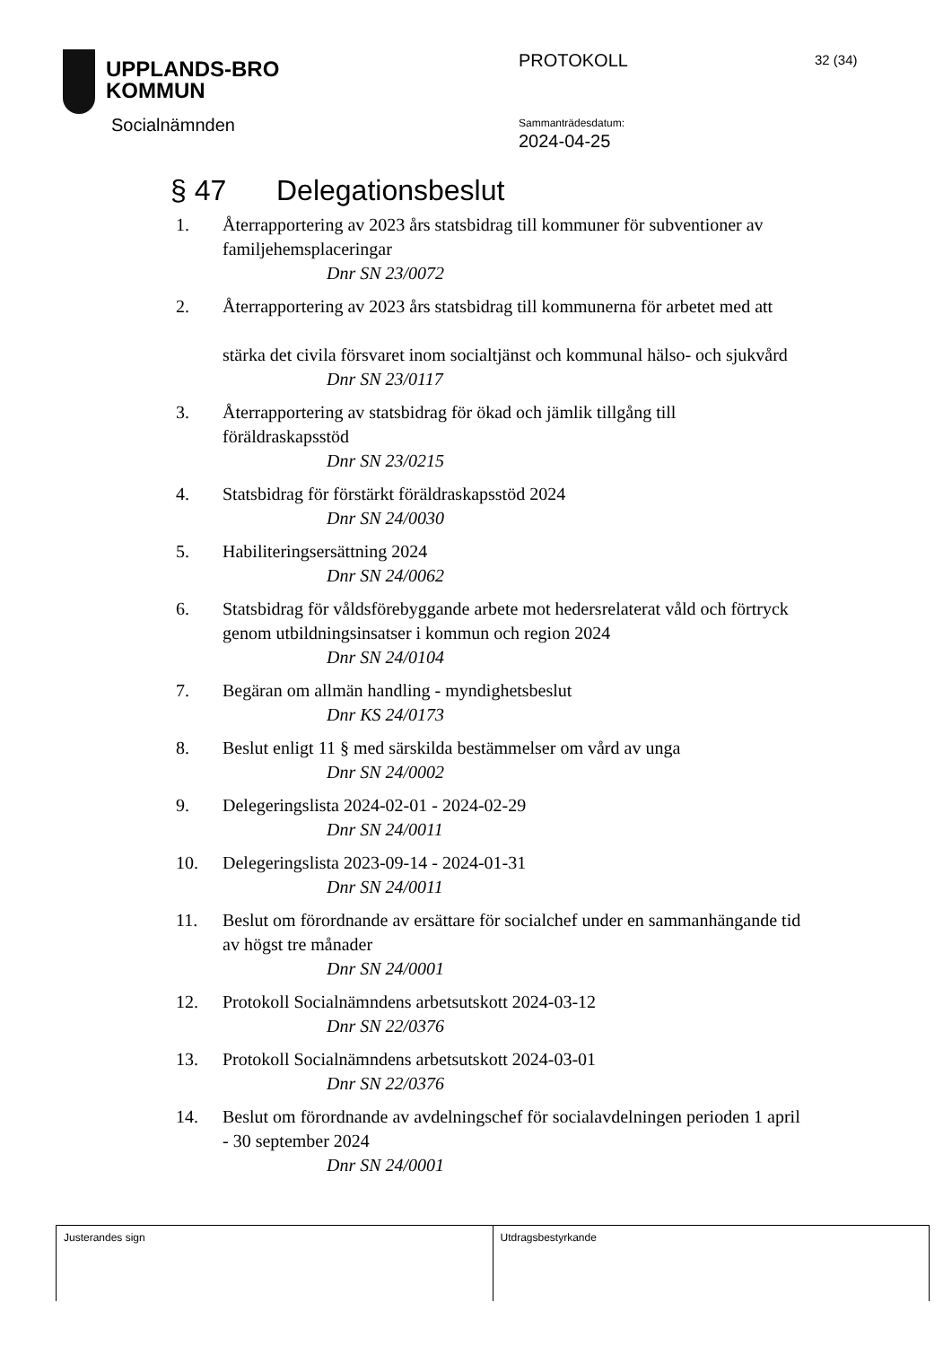UPPLANDS-BRO
KOMMUN
Socialnämnden
PROTOKOLL 32 (34)
Sammanträdesdatum:
2024-04-25
§ 47 Delegationsbeslut
1. Återrapportering av 2023 års statsbidrag till kommuner för subventioner av familjehemsplaceringar
Dnr SN 23/0072
2. Återrapportering av 2023 års statsbidrag till kommunerna för arbetet med att
stärka det civila försvaret inom socialtjänst och kommunal hälso- och sjukvård
Dnr SN 23/0117
3. Återrapportering av statsbidrag för ökad och jämlik tillgång till föräldraskapsstöd
Dnr SN 23/0215
4. Statsbidrag för förstärkt föräldraskapsstöd 2024
Dnr SN 24/0030
5. Habiliteringsersättning 2024
Dnr SN 24/0062
6. Statsbidrag för våldsförebyggande arbete mot hedersrelaterat våld och förtryck genom utbildningsinsatser i kommun och region 2024
Dnr SN 24/0104
7. Begäran om allmän handling - myndighetsbeslut
Dnr KS 24/0173
8. Beslut enligt 11 § med särskilda bestämmelser om vård av unga
Dnr SN 24/0002
9. Delegeringslista 2024-02-01 - 2024-02-29
Dnr SN 24/0011
10. Delegeringslista 2023-09-14 - 2024-01-31
Dnr SN 24/0011
11. Beslut om förordnande av ersättare för socialchef under en sammanhängande tid av högst tre månader
Dnr SN 24/0001
12. Protokoll Socialnämndens arbetsutskott 2024-03-12
Dnr SN 22/0376
13. Protokoll Socialnämndens arbetsutskott 2024-03-01
Dnr SN 22/0376
14. Beslut om förordnande av avdelningschef för socialavdelningen perioden 1 april - 30 september 2024
Dnr SN 24/0001
| Justerandes sign | Utdragsbestyrkande |